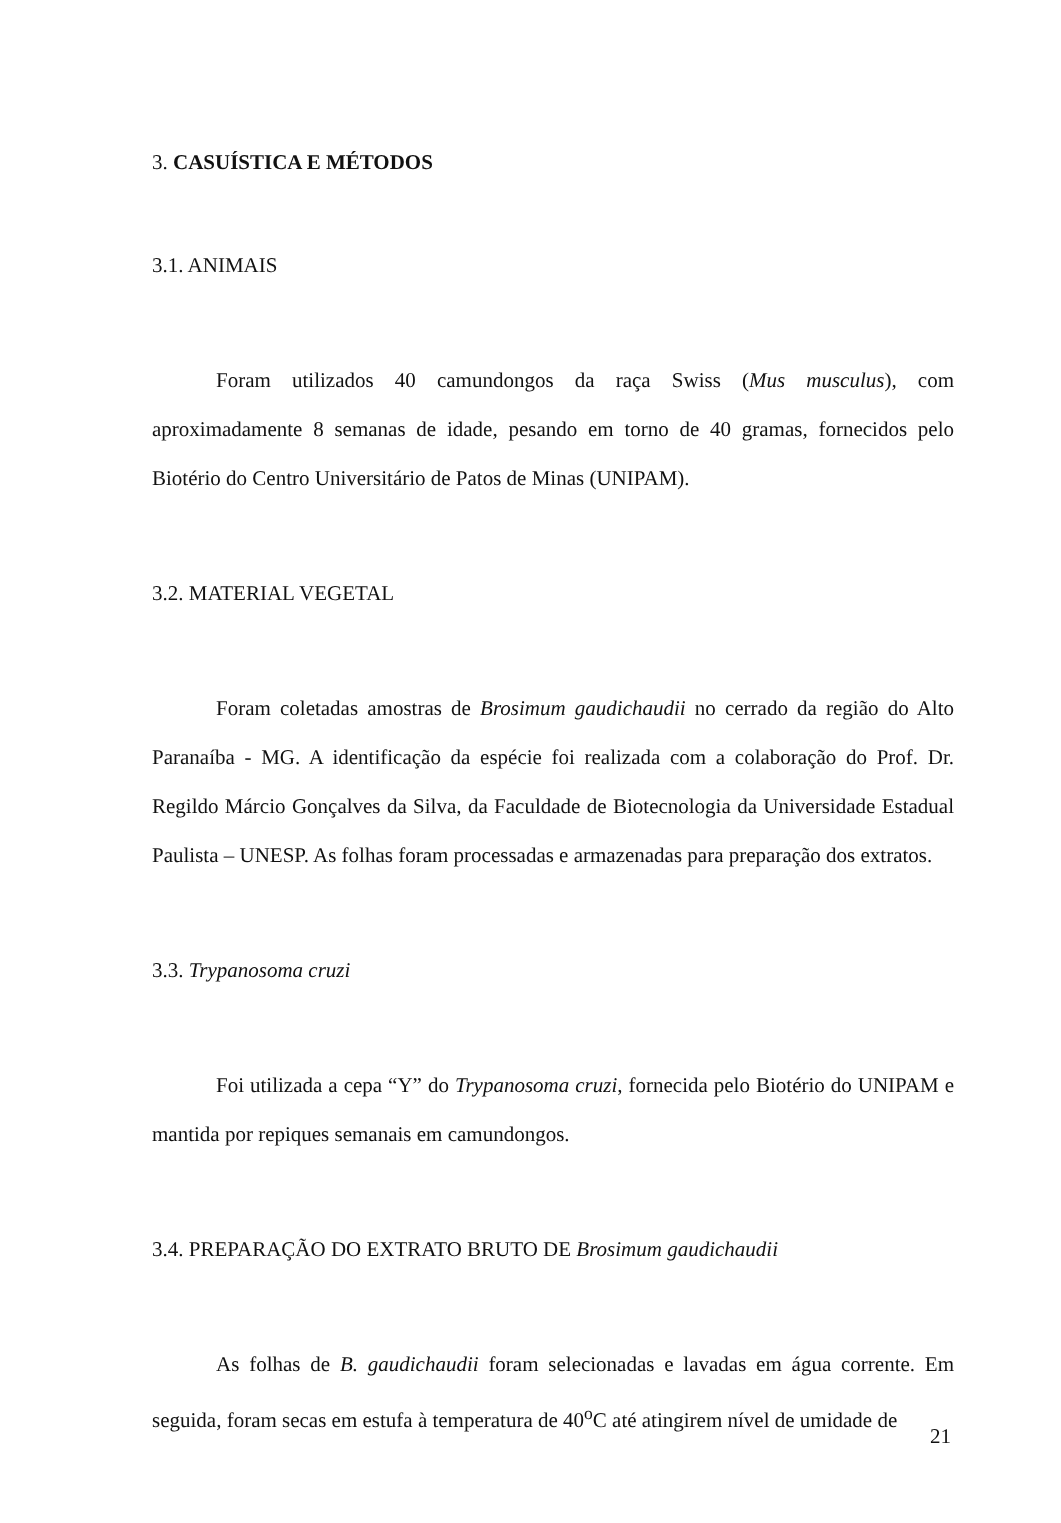3. CASUÍSTICA E MÉTODOS
3.1. ANIMAIS
Foram utilizados 40 camundongos da raça Swiss (Mus musculus), com aproximadamente 8 semanas de idade, pesando em torno de 40 gramas, fornecidos pelo Biotério do Centro Universitário de Patos de Minas (UNIPAM).
3.2. MATERIAL VEGETAL
Foram coletadas amostras de Brosimum gaudichaudii no cerrado da região do Alto Paranaíba - MG. A identificação da espécie foi realizada com a colaboração do Prof. Dr. Regildo Márcio Gonçalves da Silva, da Faculdade de Biotecnologia da Universidade Estadual Paulista – UNESP. As folhas foram processadas e armazenadas para preparação dos extratos.
3.3. Trypanosoma cruzi
Foi utilizada a cepa “Y” do Trypanosoma cruzi, fornecida pelo Biotério do UNIPAM e mantida por repiques semanais em camundongos.
3.4. PREPARAÇÃO DO EXTRATO BRUTO DE Brosimum gaudichaudii
As folhas de B. gaudichaudii foram selecionadas e lavadas em água corrente. Em seguida, foram secas em estufa à temperatura de 40<sup>o</sup>C até atingirem nível de umidade de
21